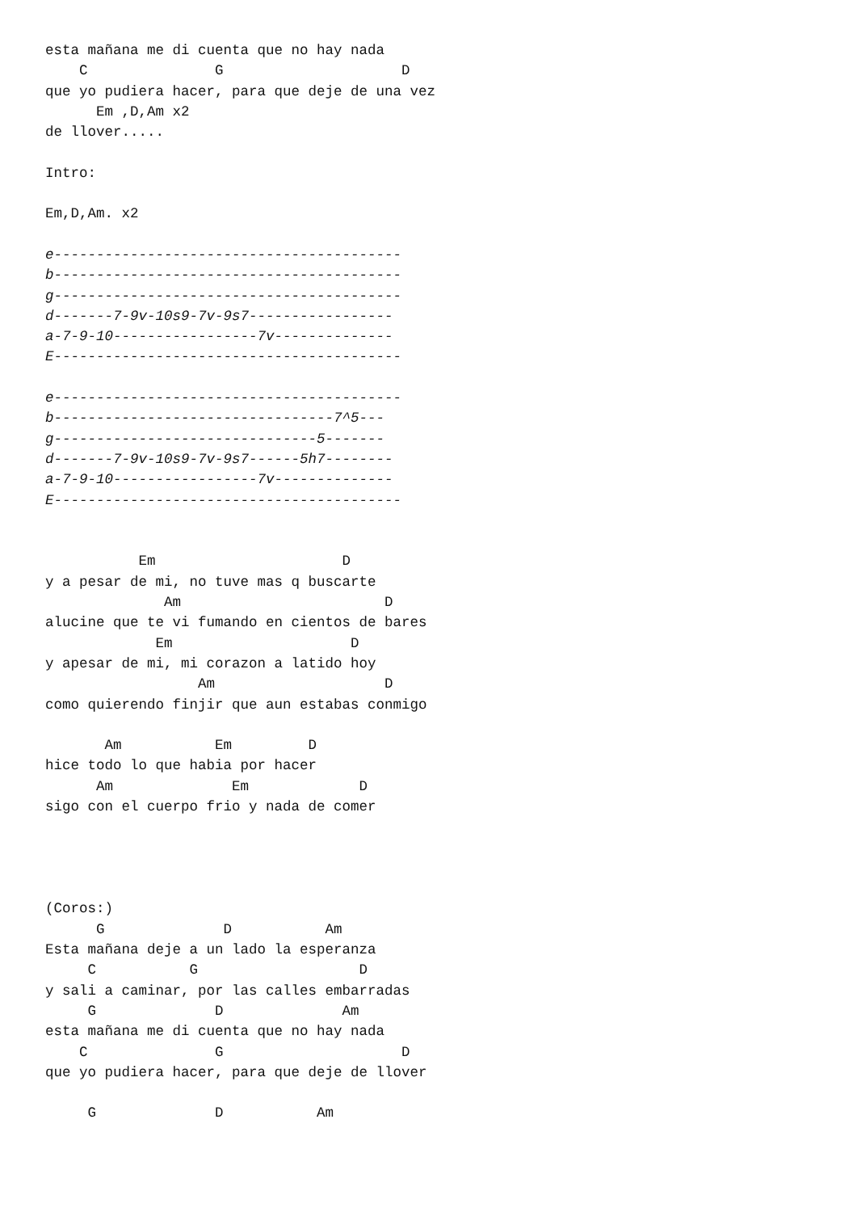esta mañana me di cuenta que no hay nada
    C               G                     D
que yo pudiera hacer, para que deje de una vez
      Em ,D,Am x2
de llover.....

Intro:

Em,D,Am. x2

e-----------------------------------------
b-----------------------------------------
g-----------------------------------------
d-------7-9v-10s9-7v-9s7-----------------
a-7-9-10-----------------7v--------------
E-----------------------------------------

e-----------------------------------------
b---------------------------------7^5---
g-------------------------------5-------
d-------7-9v-10s9-7v-9s7------5h7--------
a-7-9-10-----------------7v--------------
E-----------------------------------------


           Em                      D
y a pesar de mi, no tuve mas q buscarte
              Am                        D
alucine que te vi fumando en cientos de bares
             Em                     D
y apesar de mi, mi corazon a latido hoy
                  Am                    D
como quierendo finjir que aun estabas conmigo

       Am           Em         D
hice todo lo que habia por hacer
      Am              Em             D
sigo con el cuerpo frio y nada de comer




(Coros:)
      G              D           Am
Esta mañana deje a un lado la esperanza
     C           G                   D
y sali a caminar, por las calles embarradas
     G              D              Am
esta mañana me di cuenta que no hay nada
    C               G                     D
que yo pudiera hacer, para que deje de llover

     G              D           Am